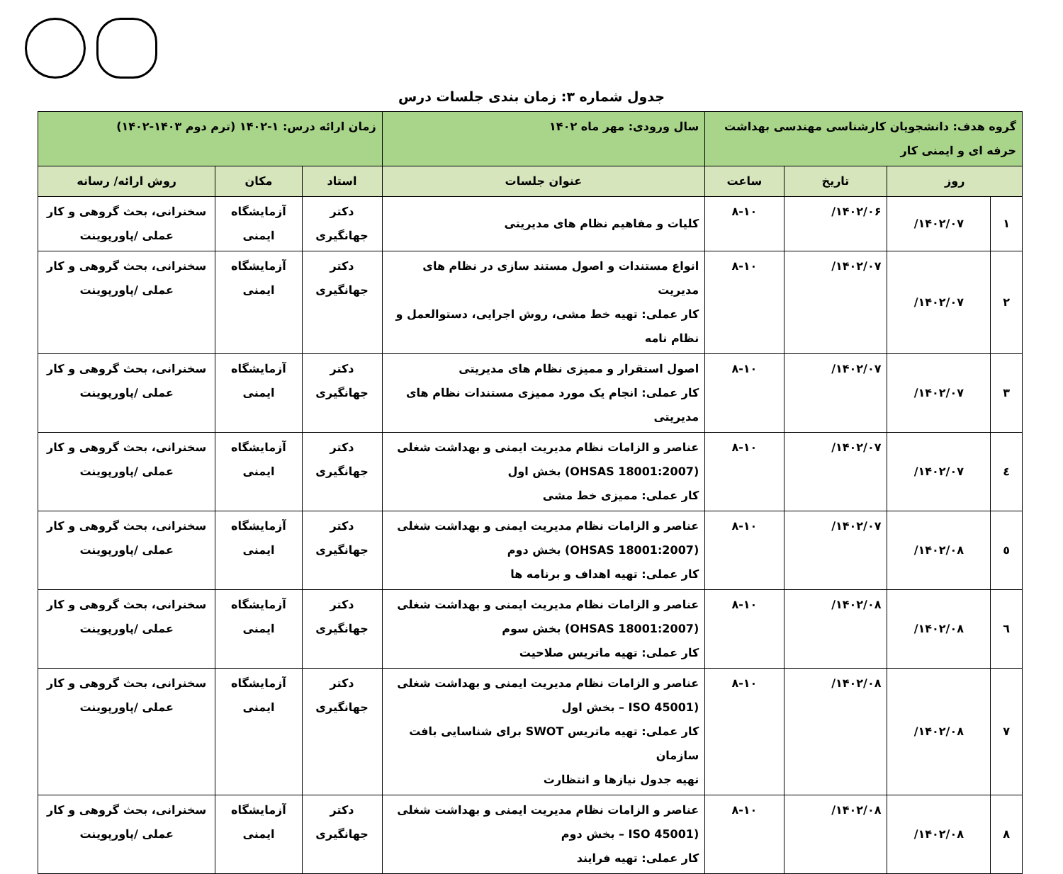جدول شماره ۳: زمان بندی جلسات درس
| گروه هدف: دانشجویان کارشناسی مهندسی بهداشت حرفه ای و ایمنی کار | | | | سال ورودی: مهر ماه ۱۴۰۲ | زمان ارائه درس: ۱-۱۴۰۲ (ترم دوم ۱۴۰۳-۱۴۰۲) | | |
| روز | | تاریخ | ساعت | عنوان جلسات | استاد | مکان | روش ارائه/ رسانه |
| ۱ | ۱۴۰۲/۰۷/ | ۱۴۰۲/۰۶/ | ۸-۱۰ | کلیات و مفاهیم نظام های مدیریتی | دکتر جهانگیری | آزمایشگاه ایمنی | سخنرانی، بحث گروهی و کار عملی /پاورپوینت |
| ۲ | ۱۴۰۲/۰۷/ | ۱۴۰۲/۰۷/ | ۸-۱۰ | انواع مستندات و اصول مستند سازی در نظام های مدیریت کار عملی: تهیه خط مشی، روش اجرایی، دستوالعمل و نظام نامه | دکتر جهانگیری | آزمایشگاه ایمنی | سخنرانی، بحث گروهی و کار عملی /پاورپوینت |
| ۳ | ۱۴۰۲/۰۷/ | ۱۴۰۲/۰۷/ | ۸-۱۰ | اصول استقرار و ممیزی نظام های مدیریتی کار عملی: انجام یک مورد ممیزی مستندات نظام های مدیریتی | دکتر جهانگیری | آزمایشگاه ایمنی | سخنرانی، بحث گروهی و کار عملی /پاورپوینت |
| ٤ | ۱۴۰۲/۰۷/ | ۱۴۰۲/۰۷/ | ۸-۱۰ | عناصر و الزامات نظام مدیریت ایمنی و بهداشت شغلی (OHSAS 18001:2007) بخش اول کار عملی: ممیزی خط مشی | دکتر جهانگیری | آزمایشگاه ایمنی | سخنرانی، بحث گروهی و کار عملی /پاورپوینت |
| ٥ | ۱۴۰۲/۰۸/ | ۱۴۰۲/۰۷/ | ۸-۱۰ | عناصر و الزامات نظام مدیریت ایمنی و بهداشت شغلی (OHSAS 18001:2007) بخش دوم کار عملی: تهیه اهداف و برنامه ها | دکتر جهانگیری | آزمایشگاه ایمنی | سخنرانی، بحث گروهی و کار عملی /پاورپوینت |
| ٦ | ۱۴۰۲/۰۸/ | ۱۴۰۲/۰۸/ | ۸-۱۰ | عناصر و الزامات نظام مدیریت ایمنی و بهداشت شغلی (OHSAS 18001:2007) بخش سوم کار عملی: تهیه ماتریس صلاحیت | دکتر جهانگیری | آزمایشگاه ایمنی | سخنرانی، بحث گروهی و کار عملی /پاورپوینت |
| ۷ | ۱۴۰۲/۰۸/ | ۱۴۰۲/۰۸/ | ۸-۱۰ | عناصر و الزامات نظام مدیریت ایمنی و بهداشت شغلی (ISO 45001 – بخش اول کار عملی: تهیه ماتریس SWOT برای شناسایی بافت سازمان تهیه جدول نیازها و انتظارت | دکتر جهانگیری | آزمایشگاه ایمنی | سخنرانی، بحث گروهی و کار عملی /پاورپوینت |
| ۸ | ۱۴۰۲/۰۸/ | ۱۴۰۲/۰۸/ | ۸-۱۰ | عناصر و الزامات نظام مدیریت ایمنی و بهداشت شغلی (ISO 45001 – بخش دوم کار عملی: تهیه فرایند | دکتر جهانگیری | آزمایشگاه ایمنی | سخنرانی، بحث گروهی و کار عملی /پاورپوینت |